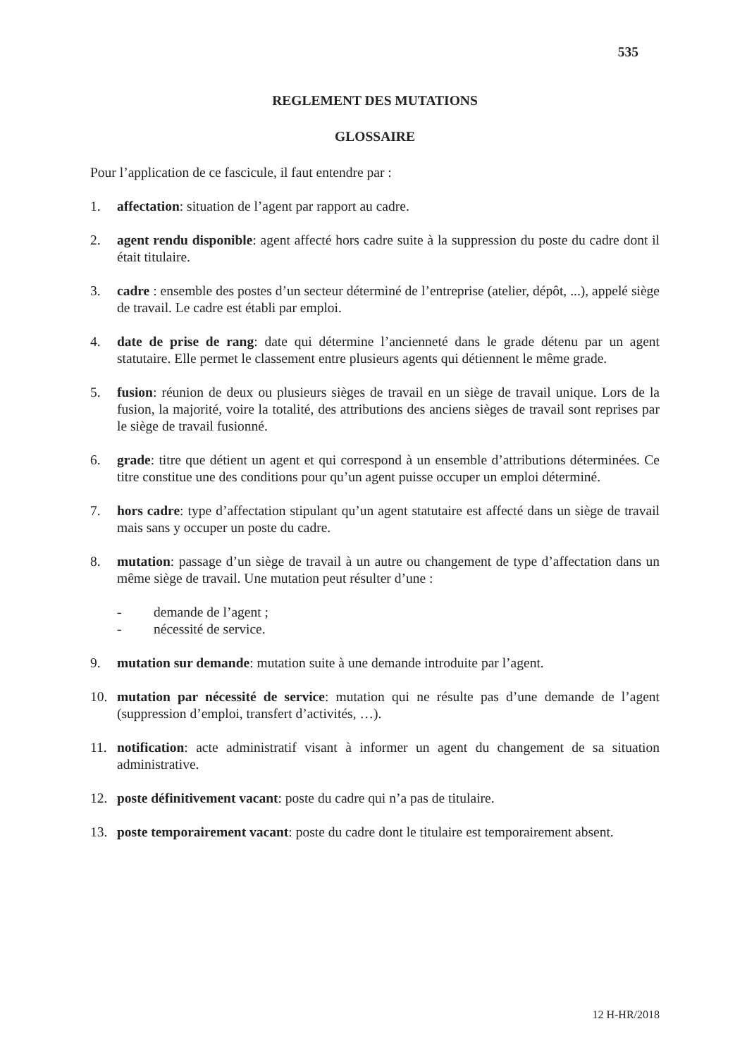535
REGLEMENT DES MUTATIONS
GLOSSAIRE
Pour l’application de ce fascicule, il faut entendre par :
1. affectation: situation de l’agent par rapport au cadre.
2. agent rendu disponible: agent affecté hors cadre suite à la suppression du poste du cadre dont il était titulaire.
3. cadre : ensemble des postes d’un secteur déterminé de l’entreprise (atelier, dépôt, ...), appelé siège de travail. Le cadre est établi par emploi.
4. date de prise de rang: date qui détermine l’ancienneté dans le grade détenu par un agent statutaire. Elle permet le classement entre plusieurs agents qui détiennent le même grade.
5. fusion: réunion de deux ou plusieurs sièges de travail en un siège de travail unique. Lors de la fusion, la majorité, voire la totalité, des attributions des anciens sièges de travail sont reprises par le siège de travail fusionné.
6. grade: titre que détient un agent et qui correspond à un ensemble d’attributions déterminées. Ce titre constitue une des conditions pour qu’un agent puisse occuper un emploi déterminé.
7. hors cadre: type d’affectation stipulant qu’un agent statutaire est affecté dans un siège de travail mais sans y occuper un poste du cadre.
8. mutation: passage d’un siège de travail à un autre ou changement de type d’affectation dans un même siège de travail. Une mutation peut résulter d’une :
- demande de l’agent ;
- nécessité de service.
9. mutation sur demande: mutation suite à une demande introduite par l’agent.
10. mutation par nécessité de service: mutation qui ne résulte pas d’une demande de l’agent (suppression d’emploi, transfert d’activités, …).
11. notification: acte administratif visant à informer un agent du changement de sa situation administrative.
12. poste définitivement vacant: poste du cadre qui n’a pas de titulaire.
13. poste temporairement vacant: poste du cadre dont le titulaire est temporairement absent.
12 H-HR/2018